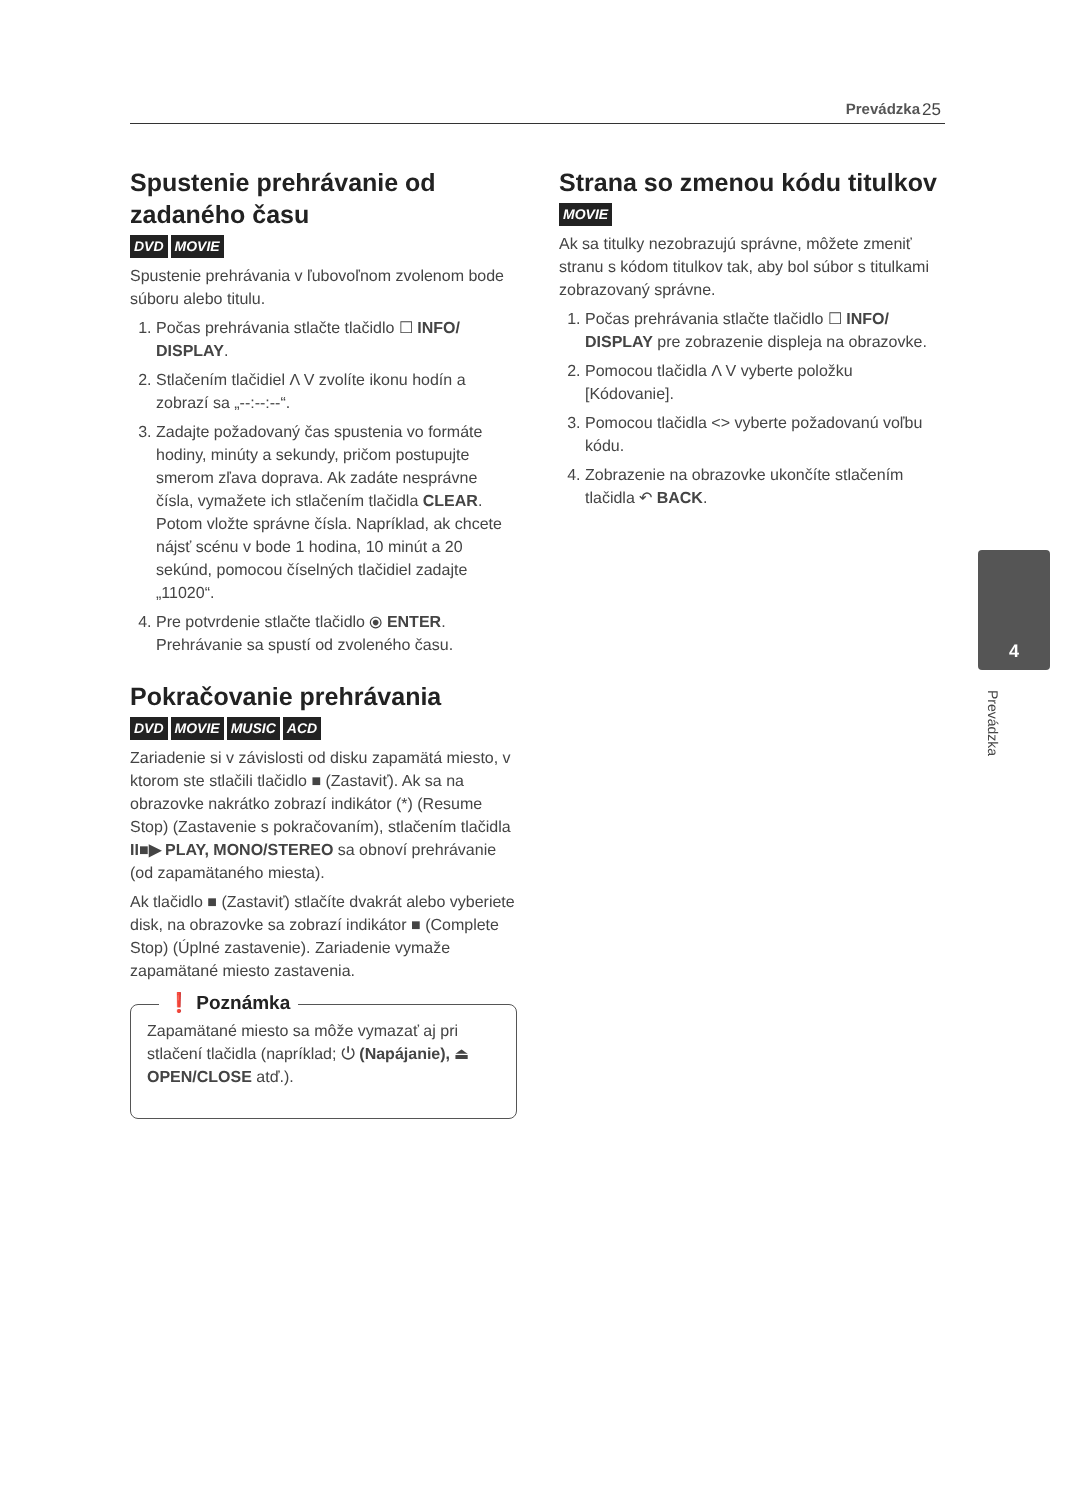Prevádzka 25
Spustenie prehrávanie od zadaného času
DVD MOVIE
Spustenie prehrávania v ľubovoľnom zvolenom bode súboru alebo titulu.
1. Počas prehrávania stlačte tlačidlo ☐ INFO/ DISPLAY.
2. Stlačením tlačidiel Λ V zvolíte ikonu hodín a zobrazí sa „--:--:--“.
3. Zadajte požadovaný čas spustenia vo formáte hodiny, minúty a sekundy, pričom postupujte smerom zľava doprava. Ak zadáte nesprávne čísla, vymažete ich stlačením tlačidla CLEAR. Potom vložte správne čísla. Napríklad, ak chcete nájsť scénu v bode 1 hodina, 10 minút a 20 sekúnd, pomocou číselných tlačidiel zadajte „11020“.
4. Pre potvrdenie stlačte tlačidlo ⦿ ENTER. Prehrávanie sa spustí od zvoleného času.
Pokračovanie prehrávania
DVD MOVIE MUSIC ACD
Zariadenie si v závislosti od disku zapamätá miesto, v ktorom ste stlačili tlačidlo ■ (Zastaviť). Ak sa na obrazovke nakrátko zobrazí indikátor (*) (Resume Stop) (Zastavenie s pokračovaním), stlačením tlačidla II■▶ PLAY, MONO/STEREO sa obnoví prehrávanie (od zapamätaného miesta).
Ak tlačidlo ■ (Zastaviť) stlačíte dvakrát alebo vyberiete disk, na obrazovke sa zobrazí indikátor ■ (Complete Stop) (Úplné zastavenie). Zariadenie vymaže zapamätané miesto zastavenia.
❗ Poznámka
Zapamätané miesto sa môže vymazať aj pri stlačení tlačidla (napríklad; ⏻ (Napájanie), ⏏ OPEN/CLOSE atď.).
Strana so zmenou kódu titulkov
MOVIE
Ak sa titulky nezobrazujú správne, môžete zmeniť stranu s kódom titulkov tak, aby bol súbor s titulkami zobrazovaný správne.
1. Počas prehrávania stlačte tlačidlo ☐ INFO/ DISPLAY pre zobrazenie displeja na obrazovke.
2. Pomocou tlačidla Λ V vyberte položku [Kódovanie].
3. Pomocou tlačidla <> vyberte požadovanú voľbu kódu.
4. Zobrazenie na obrazovke ukončíte stlačením tlačidla ↶ BACK.
4
Prevádzka